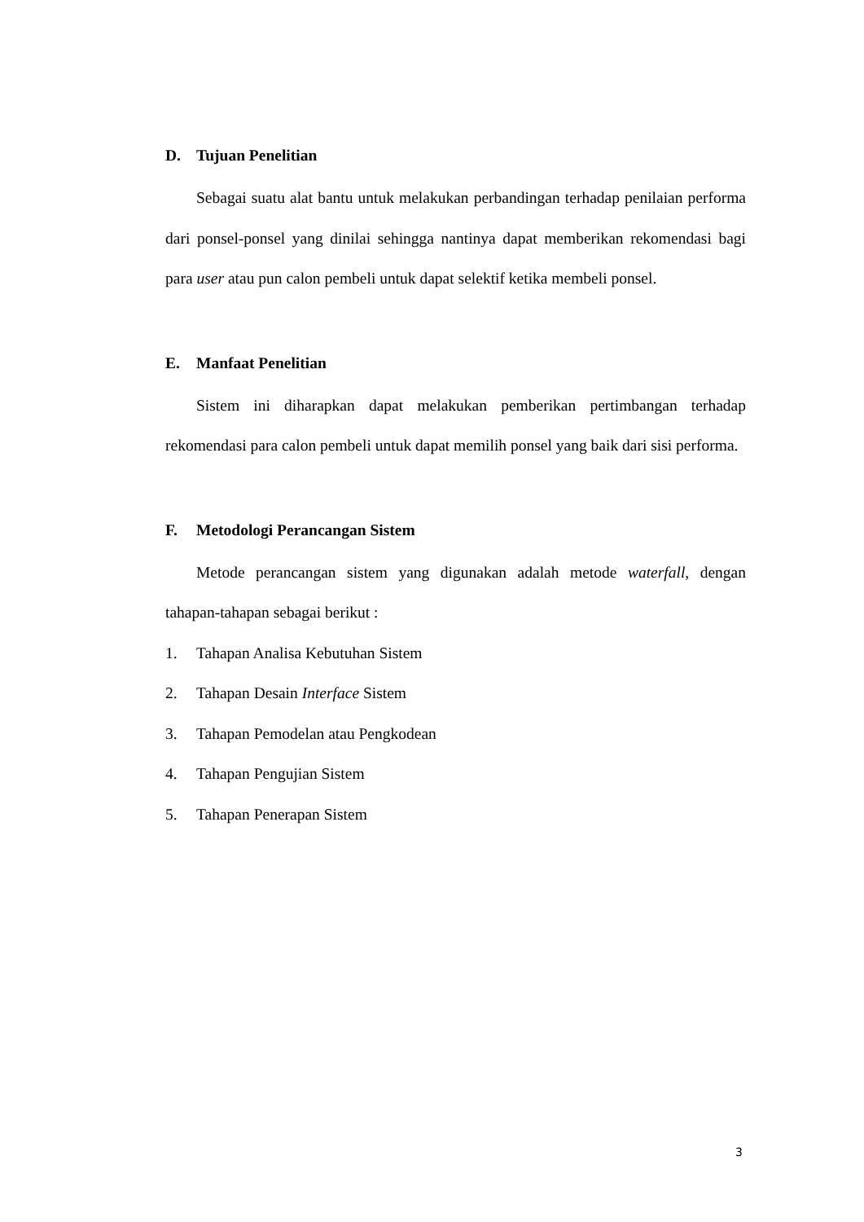D. Tujuan Penelitian
Sebagai suatu alat bantu untuk melakukan perbandingan terhadap penilaian performa dari ponsel-ponsel yang dinilai sehingga nantinya dapat memberikan rekomendasi bagi para user atau pun calon pembeli untuk dapat selektif ketika membeli ponsel.
E. Manfaat Penelitian
Sistem ini diharapkan dapat melakukan pemberikan pertimbangan terhadap rekomendasi para calon pembeli untuk dapat memilih ponsel yang baik dari sisi performa.
F. Metodologi Perancangan Sistem
Metode perancangan sistem yang digunakan adalah metode waterfall, dengan tahapan-tahapan sebagai berikut :
1. Tahapan Analisa Kebutuhan Sistem
2. Tahapan Desain Interface Sistem
3. Tahapan Pemodelan atau Pengkodean
4. Tahapan Pengujian Sistem
5. Tahapan Penerapan Sistem
3